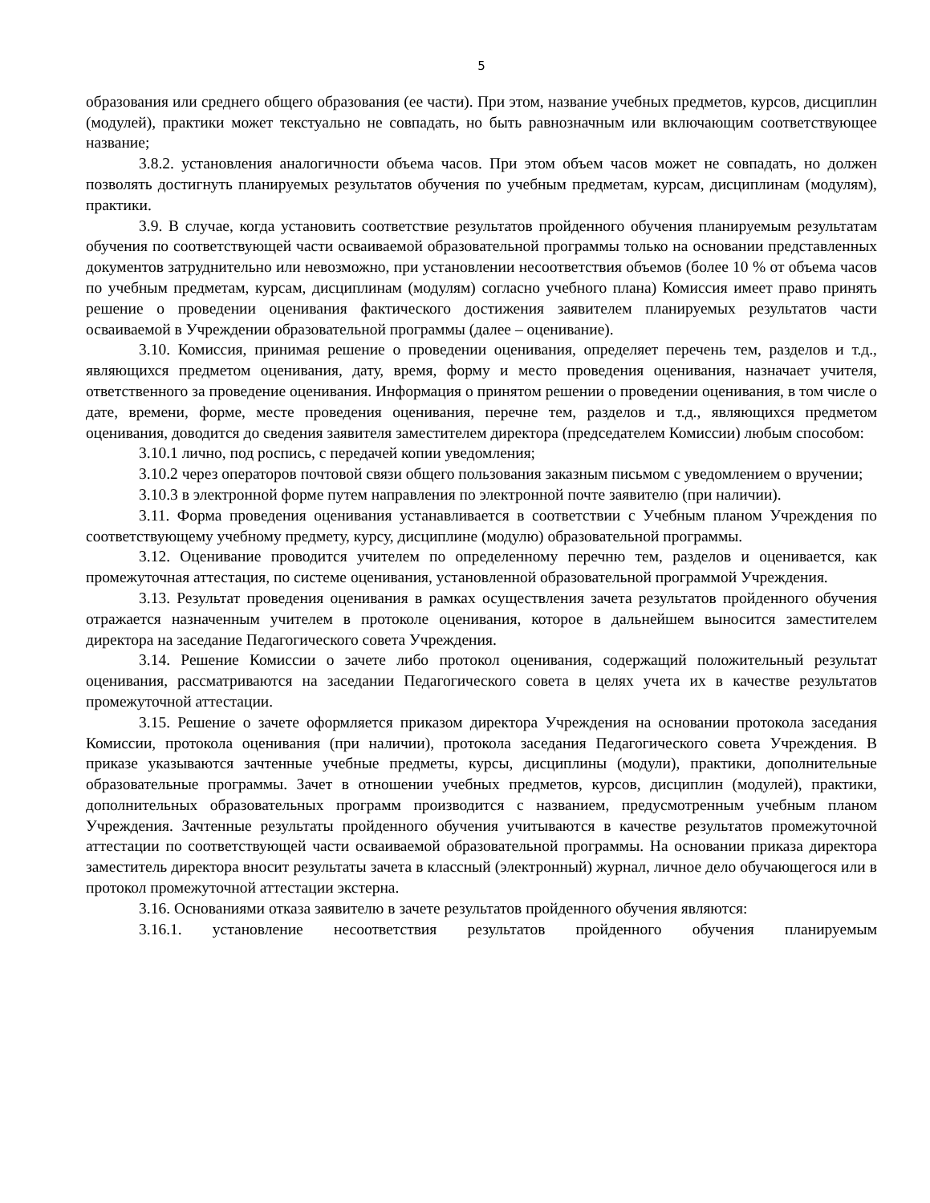5
образования или среднего общего образования (ее части). При этом, название учебных предметов, курсов, дисциплин (модулей), практики может текстуально не совпадать, но быть равнозначным или включающим соответствующее название;
3.8.2. установления аналогичности объема часов. При этом объем часов может не совпадать, но должен позволять достигнуть планируемых результатов обучения по учебным предметам, курсам, дисциплинам (модулям), практики.
3.9. В случае, когда установить соответствие результатов пройденного обучения планируемым результатам обучения по соответствующей части осваиваемой образовательной программы только на основании представленных документов затруднительно или невозможно, при установлении несоответствия объемов (более 10 % от объема часов по учебным предметам, курсам, дисциплинам (модулям) согласно учебного плана) Комиссия имеет право принять решение о проведении оценивания фактического достижения заявителем планируемых результатов части осваиваемой в Учреждении образовательной программы (далее – оценивание).
3.10. Комиссия, принимая решение о проведении оценивания, определяет перечень тем, разделов и т.д., являющихся предметом оценивания, дату, время, форму и место проведения оценивания, назначает учителя, ответственного за проведение оценивания. Информация о принятом решении о проведении оценивания, в том числе о дате, времени, форме, месте проведения оценивания, перечне тем, разделов и т.д., являющихся предметом оценивания, доводится до сведения заявителя заместителем директора (председателем Комиссии) любым способом:
3.10.1 лично, под роспись, с передачей копии уведомления;
3.10.2 через операторов почтовой связи общего пользования заказным письмом с уведомлением о вручении;
3.10.3 в электронной форме путем направления по электронной почте заявителю (при наличии).
3.11. Форма проведения оценивания устанавливается в соответствии с Учебным планом Учреждения по соответствующему учебному предмету, курсу, дисциплине (модулю) образовательной программы.
3.12. Оценивание проводится учителем по определенному перечню тем, разделов и оценивается, как промежуточная аттестация, по системе оценивания, установленной образовательной программой Учреждения.
3.13. Результат проведения оценивания в рамках осуществления зачета результатов пройденного обучения отражается назначенным учителем в протоколе оценивания, которое в дальнейшем выносится заместителем директора на заседание Педагогического совета Учреждения.
3.14. Решение Комиссии о зачете либо протокол оценивания, содержащий положительный результат оценивания, рассматриваются на заседании Педагогического совета в целях учета их в качестве результатов промежуточной аттестации.
3.15. Решение о зачете оформляется приказом директора Учреждения на основании протокола заседания Комиссии, протокола оценивания (при наличии), протокола заседания Педагогического совета Учреждения. В приказе указываются зачтенные учебные предметы, курсы, дисциплины (модули), практики, дополнительные образовательные программы. Зачет в отношении учебных предметов, курсов, дисциплин (модулей), практики, дополнительных образовательных программ производится с названием, предусмотренным учебным планом Учреждения. Зачтенные результаты пройденного обучения учитываются в качестве результатов промежуточной аттестации по соответствующей части осваиваемой образовательной программы. На основании приказа директора заместитель директора вносит результаты зачета в классный (электронный) журнал, личное дело обучающегося или в протокол промежуточной аттестации экстерна.
3.16. Основаниями отказа заявителю в зачете результатов пройденного обучения являются:
3.16.1. установление несоответствия результатов пройденного обучения планируемым